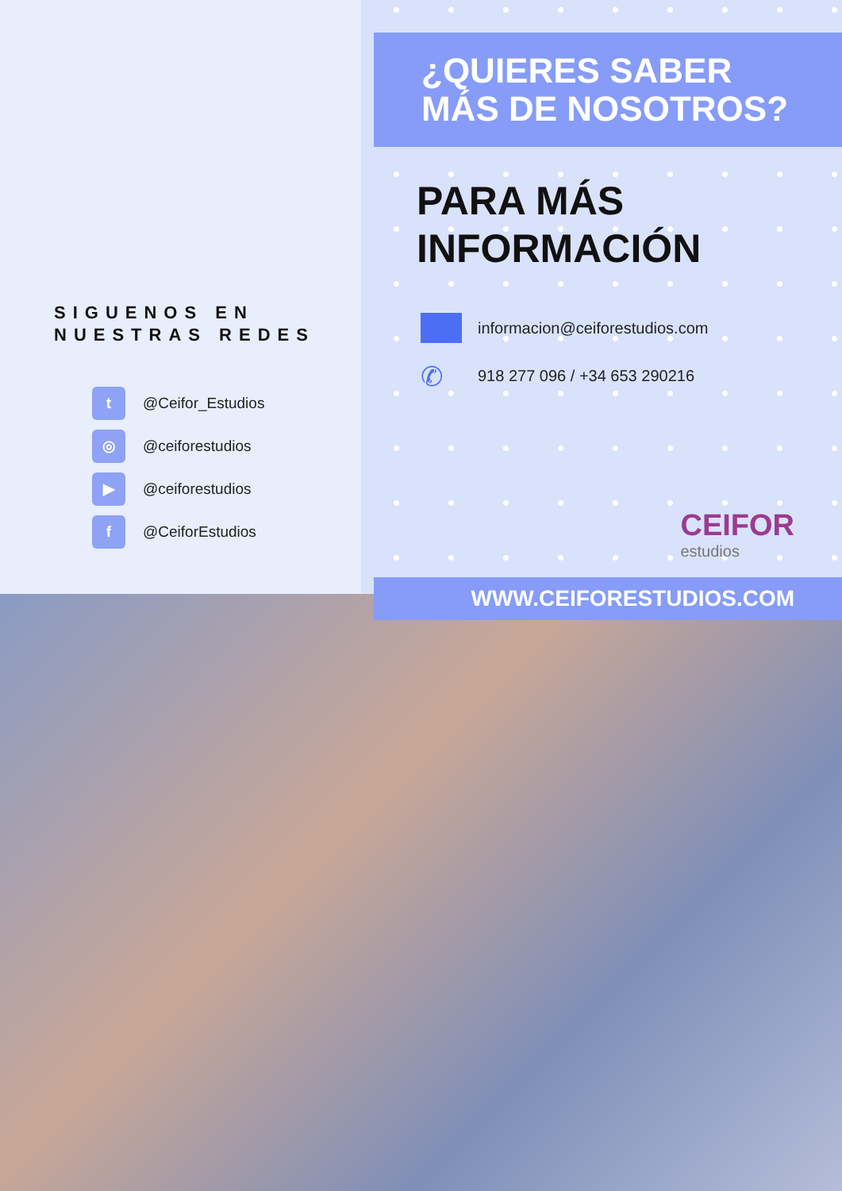SIGUENOS EN
NUESTRAS REDES
t @Ceifor_Estudios
◎ @ceiforestudios
▶ @ceiforestudios
f @CeiforEstudios
¿QUIERES SABER MÁS DE NOSOTROS?
PARA MÁS
INFORMACIÓN
informacion@ceiforestudios.com
✆ 918 277 096 / +34 653 290216
CEIFOR
estudios
WWW.CEIFORESTUDIOS.COM